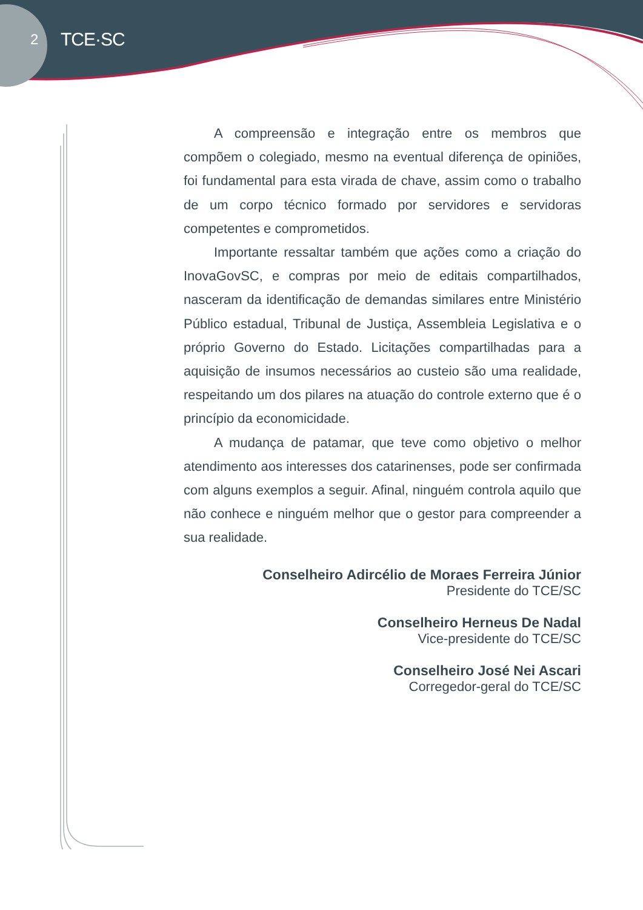2 TCE·SC
A compreensão e integração entre os membros que compõem o colegiado, mesmo na eventual diferença de opiniões, foi fundamental para esta virada de chave, assim como o trabalho de um corpo técnico formado por servidores e servidoras competentes e comprometidos.
Importante ressaltar também que ações como a criação do InovaGovSC, e compras por meio de editais compartilhados, nasceram da identificação de demandas similares entre Ministério Público estadual, Tribunal de Justiça, Assembleia Legislativa e o próprio Governo do Estado. Licitações compartilhadas para a aquisição de insumos necessários ao custeio são uma realidade, respeitando um dos pilares na atuação do controle externo que é o princípio da economicidade.
A mudança de patamar, que teve como objetivo o melhor atendimento aos interesses dos catarinenses, pode ser confirmada com alguns exemplos a seguir. Afinal, ninguém controla aquilo que não conhece e ninguém melhor que o gestor para compreender a sua realidade.
Conselheiro Adircélio de Moraes Ferreira Júnior
Presidente do TCE/SC
Conselheiro Herneus De Nadal
Vice-presidente do TCE/SC
Conselheiro José Nei Ascari
Corregedor-geral do TCE/SC